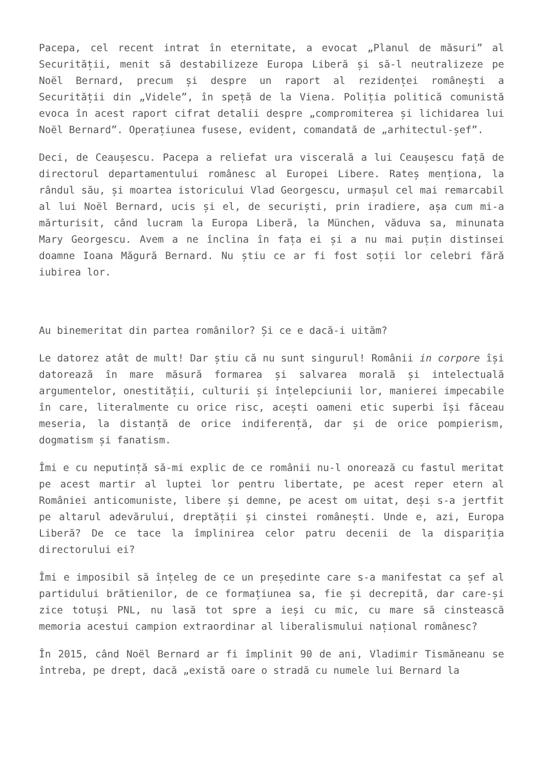Pacepa, cel recent intrat în eternitate, a evocat „Planul de măsuri” al Securității, menit să destabilizeze Europa Liberă și să-l neutralizeze pe Noël Bernard, precum și despre un raport al rezidenței românești a Securității din „Videle”, în speță de la Viena. Poliția politică comunistă evoca în acest raport cifrat detalii despre „compromiterea și lichidarea lui Noël Bernard”. Operațiunea fusese, evident, comandată de „arhitectul-șef”.
Deci, de Ceaușescu. Pacepa a reliefat ura viscerală a lui Ceaușescu față de directorul departamentului românesc al Europei Libere. Rateș menționa, la rândul său, și moartea istoricului Vlad Georgescu, urmașul cel mai remarcabil al lui Noël Bernard, ucis și el, de securiști, prin iradiere, așa cum mi-a mărturisit, când lucram la Europa Liberă, la München, văduva sa, minunata Mary Georgescu. Avem a ne înclina în fața ei și a nu mai puțin distinsei doamne Ioana Măgură Bernard. Nu știu ce ar fi fost soții lor celebri fără iubirea lor.
Au binemeritat din partea românilor? Și ce e dacă-i uităm?
Le datorez atât de mult! Dar știu că nu sunt singurul! Românii in corpore își datorează în mare măsură formarea și salvarea morală și intelectuală argumentelor, onestității, culturii și înțelepciunii lor, manierei impecabile în care, literalmente cu orice risc, acești oameni etic superbi își făceau meseria, la distanță de orice indiferență, dar și de orice pompierism, dogmatism și fanatism.
Îmi e cu neputință să-mi explic de ce românii nu-l onorează cu fastul meritat pe acest martir al luptei lor pentru libertate, pe acest reper etern al României anticomuniste, libere și demne, pe acest om uitat, deși s-a jertfit pe altarul adevărului, dreptății și cinstei românești. Unde e, azi, Europa Liberă? De ce tace la împlinirea celor patru decenii de la dispariția directorului ei?
Îmi e imposibil să înțeleg de ce un președinte care s-a manifestat ca șef al partidului brătienilor, de ce formațiunea sa, fie și decrepită, dar care-și zice totuși PNL, nu lasă tot spre a ieși cu mic, cu mare să cinstească memoria acestui campion extraordinar al liberalismului național românesc?
În 2015, când Noël Bernard ar fi împlinit 90 de ani, Vladimir Tismăneanu se întreba, pe drept, dacă „există oare o stradă cu numele lui Bernard la